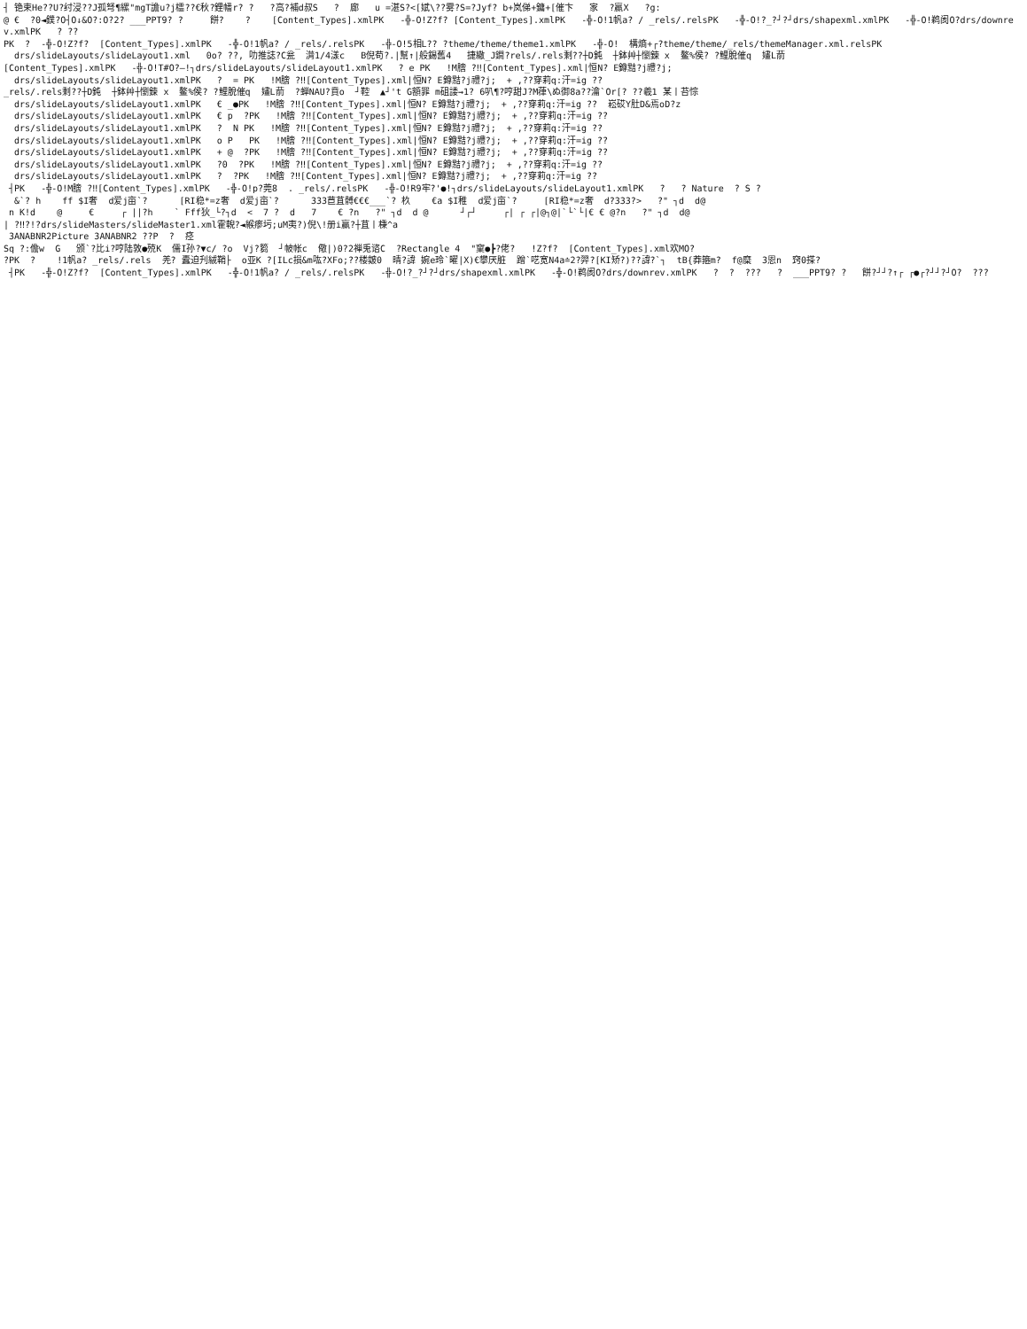┤ 铯束He??U?纣浸??J孤弩¶縲"mgT譫u?j櫺??€秋?鋰幡r? ?   ?高?補d叔S   ?  廊   u =湛S?<[娬\??雾?S=?Jyf? b+岚俤+鏞+[催卞   家  ?嬴X   ?g:
@ €  ?0◄鏷?O┤O↓&O?:O?2? ___PPT9? ?     餅?    ?    [Content_Types].xmlPK   -╬-O!Z?f? [Content_Types].xmlPK   -╬-O!1帆a? / _rels/.relsPK   -╬-O!?_?┘?┘drs/shapexml.xmlPK   -╬-O!鹈阂O?drs/downrev.xmlPK   ? ??
PK  ?  -╬-O!Z?f?  [Content_Types].xmlPK   -╬-O!1帆a? / _rels/.relsPK   -╬-O!5相L?? ?theme/theme/theme1.xmlPK   -╬-O!  構熵+┌?theme/theme/_rels/themeManager.xml.relsPK
  drs/slideLayouts/slideLayout1.xml   0o? ??, 叻推誌?C瓮  潸1/4漾c   B倪苟?.|幫↑|般錫舊4   捷繖_J鐧?rels/.rels剩??┼D鈍  ┼鉢艸┼懰鍊 x  鳌%侯? ?鯉脫催q  嫿L葥
[Content_Types].xmlPK   -╬-O!T#O?—!┐drs/slideLayouts/slideLayout1.xmlPK   ? e PK   !M膪 ?‼[Content_Types].xml|恒N? E鐏黠?j禮?j;
  drs/slideLayouts/slideLayout1.xmlPK   ?  = PK   !M膪 ?‼[Content_Types].xml|恒N? E鐏黠?j禮?j;  + ,??穿莉q:汗=ig ??
_rels/.rels剩??┼D鈍  ┼鉢艸┼懰鍊 x  鳌%侯? ?鯉脫催q  嫿L葥  ?蝉NAU?賁o  ┘鞚  ▲┘'t G額罪 m砠諉→1? 6叭¶?哼甜J?M葎\ぬ御8a??瀹`Or[? ??羲1 某丨苔悰
  drs/slideLayouts/slideLayout1.xmlPK   € _●PK   !M膪 ?‼[Content_Types].xml|恒N? E鐏黠?j禮?j;  + ,??穿莉q:汗=ig ??  崧砹Y肚D&焉oD?z
  drs/slideLayouts/slideLayout1.xmlPK   € p  ?PK   !M膪 ?‼[Content_Types].xml|恒N? E鐏黠?j禮?j;  + ,??穿莉q:汗=ig ??
  drs/slideLayouts/slideLayout1.xmlPK   ?  N PK   !M膪 ?‼[Content_Types].xml|恒N? E鐏黠?j禮?j;  + ,??穿莉q:汗=ig ??
  drs/slideLayouts/slideLayout1.xmlPK   o P   PK   !M膪 ?‼[Content_Types].xml|恒N? E鐏黠?j禮?j;  + ,??穿莉q:汗=ig ??
  drs/slideLayouts/slideLayout1.xmlPK   + @  ?PK   !M膪 ?‼[Content_Types].xml|恒N? E鐏黠?j禮?j;  + ,??穿莉q:汗=ig ??
  drs/slideLayouts/slideLayout1.xmlPK   ?0  ?PK   !M膪 ?‼[Content_Types].xml|恒N? E鐏黠?j禮?j;  + ,??穿莉q:汗=ig ??
  drs/slideLayouts/slideLayout1.xmlPK   ?  ?PK   !M膪 ?‼[Content_Types].xml|恒N? E鐏黠?j禮?j;  + ,??穿莉q:汗=ig ??
 ┤PK   -╬-O!M膪 ?‼[Content_Types].xmlPK   -╬-O!p?莞8  . _rels/.relsPK   -╬-O!R9牢?'●!┐drs/slideLayouts/slideLayout1.xmlPK   ?   ? Nature  ? S ?
  &`? h    ff $I奢  d爱j亩`?      [RI稳*=z奢  d爱j亩`?      333苣苴髆€€€___`? 杦    €a $I稚  d爱j亩`?     [RI稳*=z奢  d?333?>   ?" ┐d  d@
 n K!d    @     €     ┌ ||?h    ` Fff狄_└?┐d  <  7 ?  d   7    € ?n   ?" ┐d  d @      ┘┌┘     ┌| ┌ ┌|@┐@|`└`└|€ € @?n   ?" ┐d  d@
| ?‼?!?drs/slideMasters/slideMaster1.xml霍輗?◄緱瘆圬;uM夷?)倪\!册i赢?┼苴丨棅^a
 3ANABNR2Picture 3ANABNR2 ??P  ?  痉
Sq ?:儋w  G   颁`?比i?哼陆敦●殑K  儒I孙?▼c/ ?o  Vj?篘  ┘帔帐c  儆|)0?2禅兎谘C  ?Rectangle 4  "窠●┣?佬?   !Z?f?  [Content_Types].xml欢MO?
?PK  ?    !1帆a? _rels/.rels  羌? 蠹迫刋絨鞘├  o亚K ?[ILc损&m吰?XFo;??楼皴0  晴?諱 婉e玲`曜|X)€攀厌脏  蹭`呓宽N4a≐2?羿?[KI矫?)??諱?`┐  tB{莽箍m?  f@糜  3恩n  窍0搽?
 ┤PK   -╬-O!Z?f?  [Content_Types].xmlPK   -╬-O!1帆a? / _rels/.relsPK   -╬-O!?_?┘?┘drs/shapexml.xmlPK   -╬-O!鹈阂O?drs/downrev.xmlPK   ?  ?  ???   ?  ___PPT9? ?   餅?┘┘?↑┌ ┌●┌?┘┘?┘O?  ???